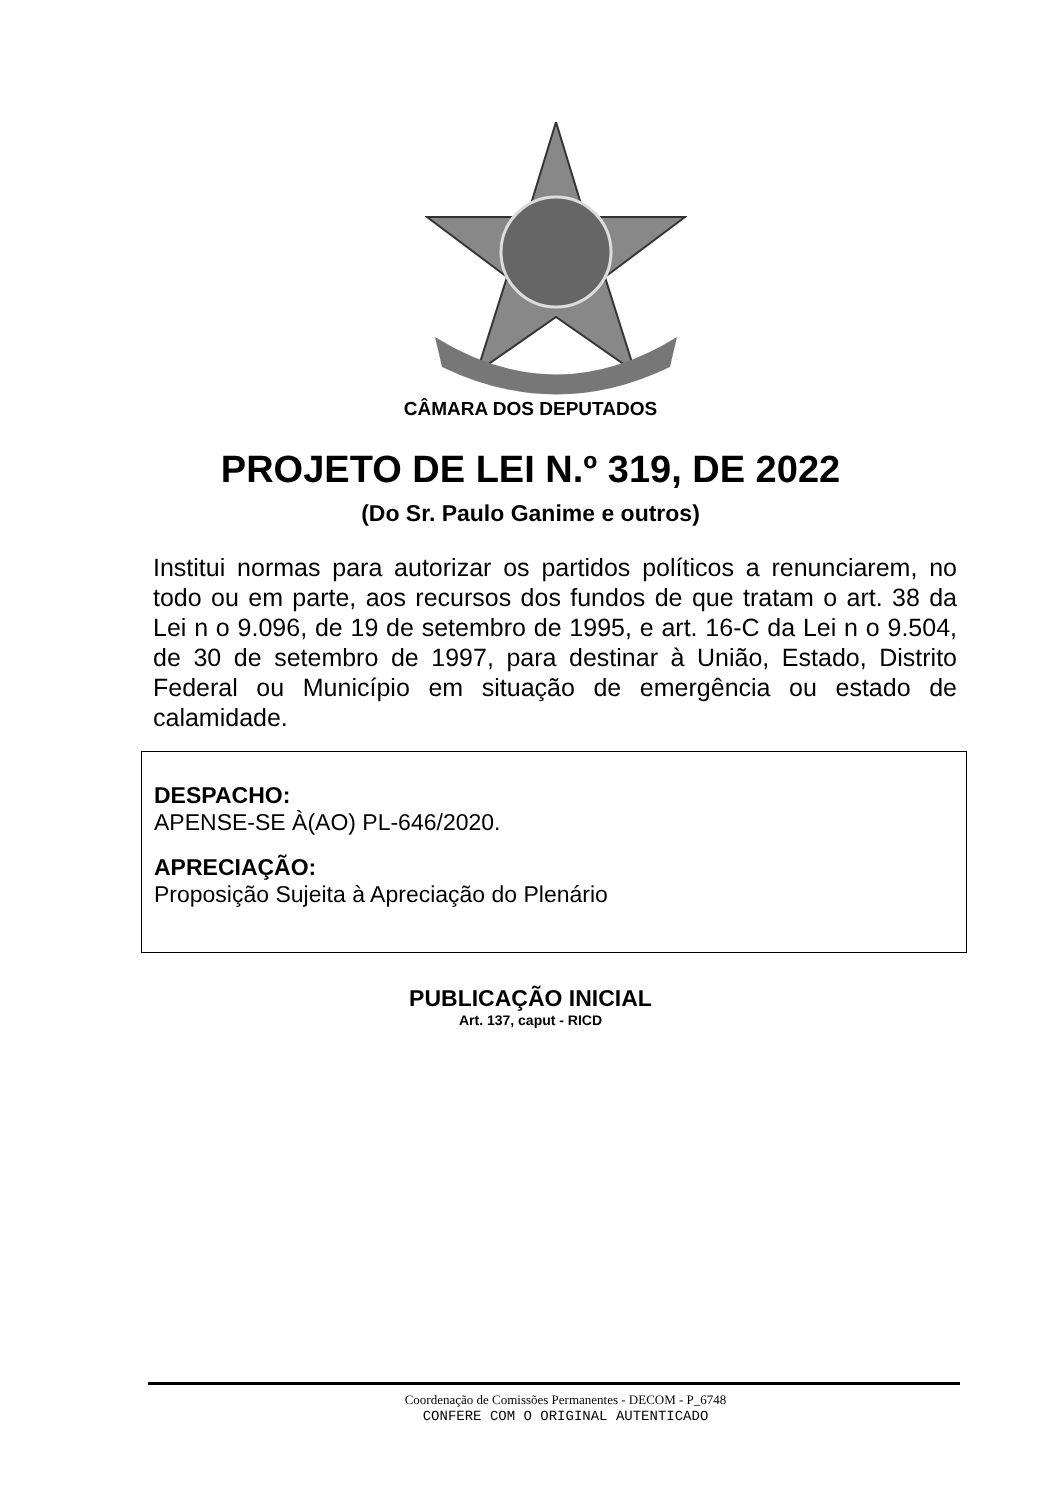CÂMARA DOS DEPUTADOS
PROJETO DE LEI N.º 319, DE 2022
(Do Sr. Paulo Ganime e outros)
Institui normas para autorizar os partidos políticos a renunciarem, no todo ou em parte, aos recursos dos fundos de que tratam o art. 38 da Lei n o 9.096, de 19 de setembro de 1995, e art. 16-C da Lei n o 9.504, de 30 de setembro de 1997, para destinar à União, Estado, Distrito Federal ou Município em situação de emergência ou estado de calamidade.
DESPACHO:
APENSE-SE À(AO) PL-646/2020.
APRECIAÇÃO:
Proposição Sujeita à Apreciação do Plenário
PUBLICAÇÃO INICIAL
Art. 137, caput - RICD
Coordenação de Comissões Permanentes - DECOM - P_6748
CONFERE COM O ORIGINAL AUTENTICADO